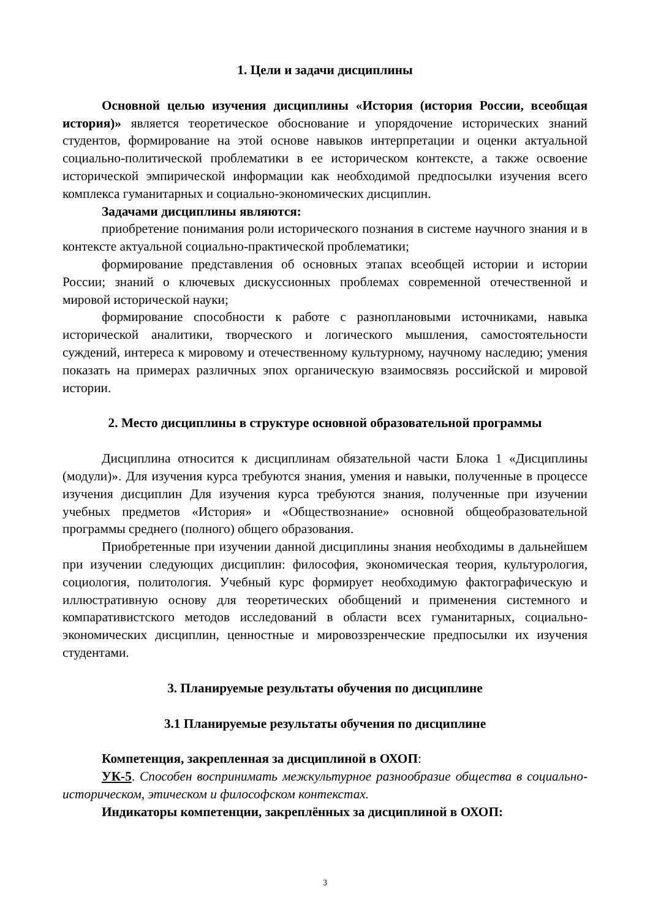1. Цели и задачи дисциплины
Основной целью изучения дисциплины «История (история России, всеобщая история)» является теоретическое обоснование и упорядочение исторических знаний студентов, формирование на этой основе навыков интерпретации и оценки актуальной социально-политической проблематики в ее историческом контексте, а также освоение исторической эмпирической информации как необходимой предпосылки изучения всего комплекса гуманитарных и социально-экономических дисциплин.
Задачами дисциплины являются:
приобретение понимания роли исторического познания в системе научного знания и в контексте актуальной социально-практической проблематики;
формирование представления об основных этапах всеобщей истории и истории России; знаний о ключевых дискуссионных проблемах современной отечественной и мировой исторической науки;
формирование способности к работе с разноплановыми источниками, навыка исторической аналитики, творческого и логического мышления, самостоятельности суждений, интереса к мировому и отечественному культурному, научному наследию; умения показать на примерах различных эпох органическую взаимосвязь российской и мировой истории.
2. Место дисциплины в структуре основной образовательной программы
Дисциплина относится к дисциплинам обязательной части Блока 1 «Дисциплины (модули)». Для изучения курса требуются знания, умения и навыки, полученные в процессе изучения дисциплин Для изучения курса требуются знания, полученные при изучении учебных предметов «История» и «Обществознание» основной общеобразовательной программы среднего (полного) общего образования.
Приобретенные при изучении данной дисциплины знания необходимы в дальнейшем при изучении следующих дисциплин: философия, экономическая теория, культурология, социология, политология. Учебный курс формирует необходимую фактографическую и иллюстративную основу для теоретических обобщений и применения системного и компаративистского методов исследований в области всех гуманитарных, социально-экономических дисциплин, ценностные и мировоззренческие предпосылки их изучения студентами.
3. Планируемые результаты обучения по дисциплине
3.1 Планируемые результаты обучения по дисциплине
Компетенция, закрепленная за дисциплиной в ОХОП:
УК-5. Способен воспринимать межкультурное разнообразие общества в социально-историческом, этическом и философском контекстах.
Индикаторы компетенции, закреплённых за дисциплиной в ОХОП:
3